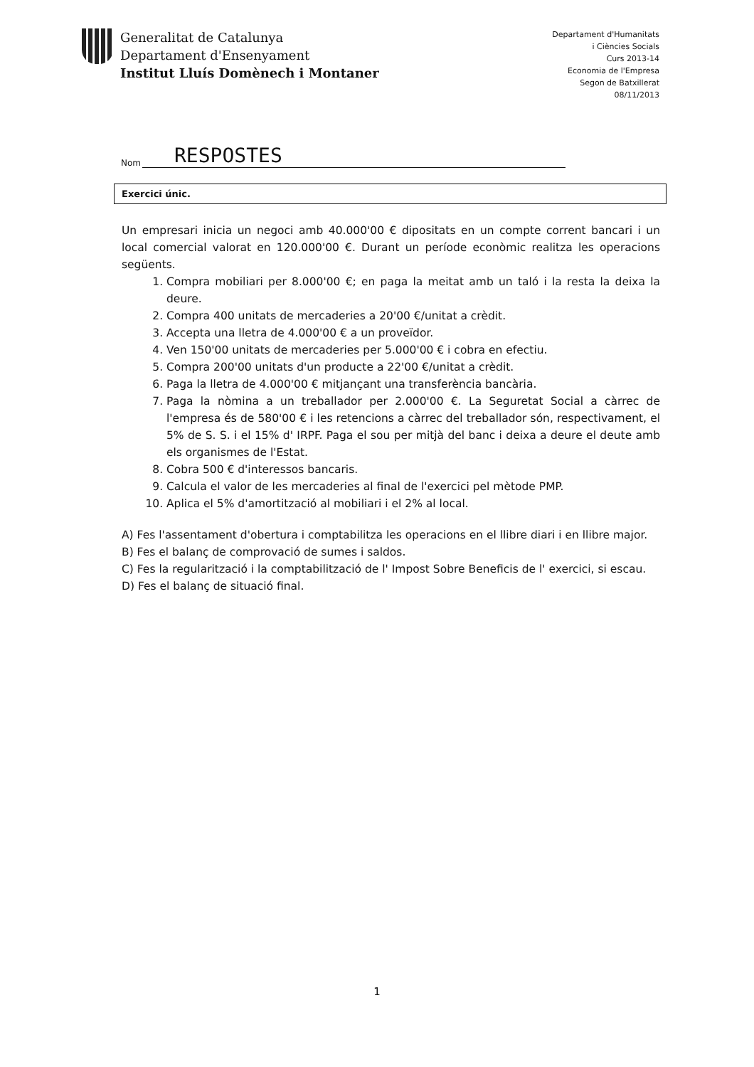Generalitat de Catalunya
Departament d'Ensenyament
Institut Lluís Domènech i Montaner
Departament d'Humanitats
i Ciències Socials
Curs 2013-14
Economia de l'Empresa
Segon de Batxillerat
08/11/2013
Nom RESPOSTES
Exercici únic.
Un empresari inicia un negoci amb 40.000'00 € dipositats en un compte corrent bancari i un local comercial valorat en 120.000'00 €. Durant un període econòmic realitza les operacions següents.
1. Compra mobiliari per 8.000'00 €; en paga la meitat amb un taló i la resta la deixa la deure.
2. Compra 400 unitats de mercaderies a 20'00 €/unitat a crèdit.
3. Accepta una lletra de 4.000'00 € a un proveïdor.
4. Ven 150'00 unitats de mercaderies per 5.000'00 € i cobra en efectiu.
5. Compra 200'00 unitats d'un producte a 22'00 €/unitat a crèdit.
6. Paga la lletra de 4.000'00 € mitjançant una transferència bancària.
7. Paga la nòmina a un treballador per 2.000'00 €. La Seguretat Social a càrrec de l'empresa és de 580'00 € i les retencions a càrrec del treballador són, respectivament, el 5% de S. S. i el 15% d' IRPF. Paga el sou per mitjà del banc i deixa a deure el deute amb els organismes de l'Estat.
8. Cobra 500 € d'interessos bancaris.
9. Calcula el valor de les mercaderies al final de l'exercici pel mètode PMP.
10. Aplica el 5% d'amortització al mobiliari i el 2% al local.
A) Fes l'assentament d'obertura i comptabilitza les operacions en el llibre diari i en llibre major.
B) Fes el balanç de comprovació de sumes i saldos.
C) Fes la regularització i la comptabilització de l' Impost Sobre Beneficis de l' exercici, si escau.
D) Fes el balanç de situació final.
1